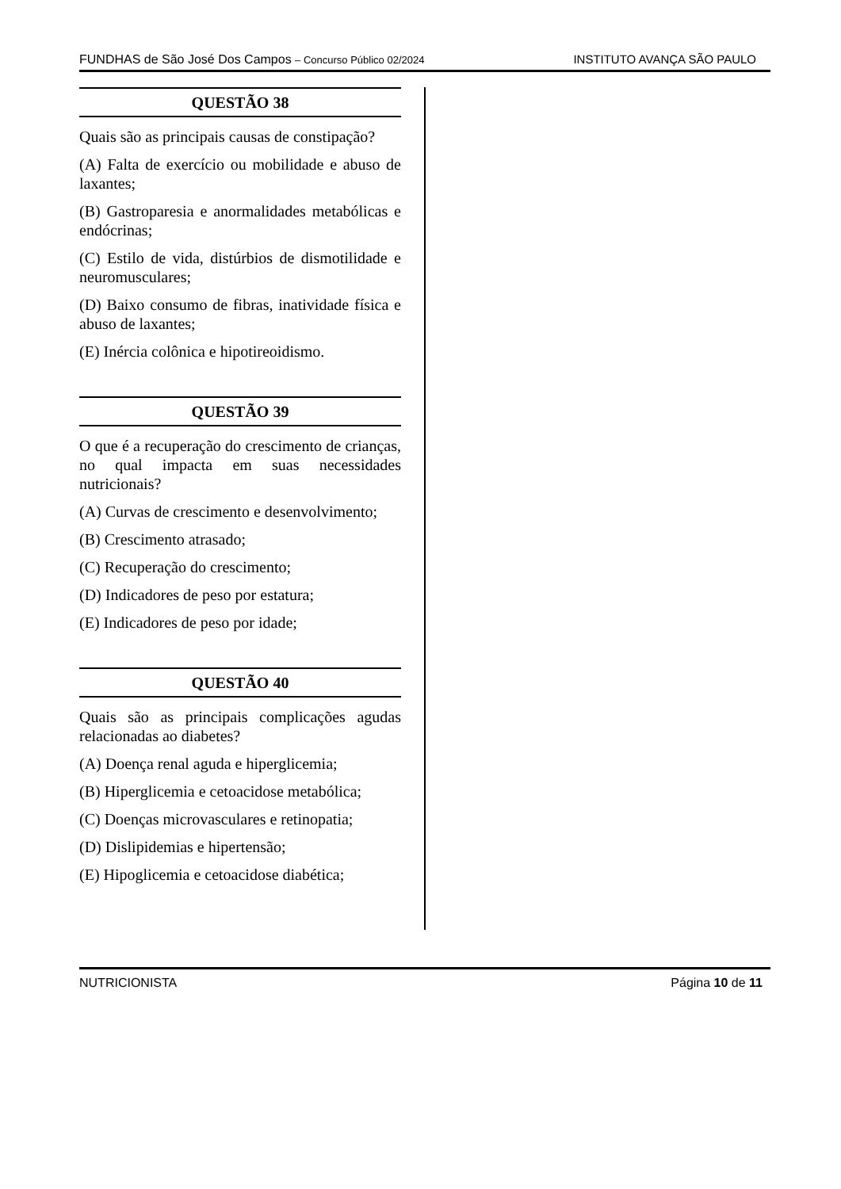FUNDHAS de São José Dos Campos – Concurso Público 02/2024 INSTITUTO AVANÇA SÃO PAULO
QUESTÃO 38
Quais são as principais causas de constipação?
(A) Falta de exercício ou mobilidade e abuso de laxantes;
(B) Gastroparesia e anormalidades metabólicas e endócrinas;
(C) Estilo de vida, distúrbios de dismotilidade e neuromusculares;
(D) Baixo consumo de fibras, inatividade física e abuso de laxantes;
(E) Inércia colônica e hipotireoidismo.
QUESTÃO 39
O que é a recuperação do crescimento de crianças, no qual impacta em suas necessidades nutricionais?
(A) Curvas de crescimento e desenvolvimento;
(B) Crescimento atrasado;
(C) Recuperação do crescimento;
(D) Indicadores de peso por estatura;
(E) Indicadores de peso por idade;
QUESTÃO 40
Quais são as principais complicações agudas relacionadas ao diabetes?
(A) Doença renal aguda e hiperglicemia;
(B) Hiperglicemia e cetoacidose metabólica;
(C) Doenças microvasculares e retinopatia;
(D) Dislipidemias e hipertensão;
(E) Hipoglicemia e cetoacidose diabética;
NUTRICIONISTA Página 10 de 11